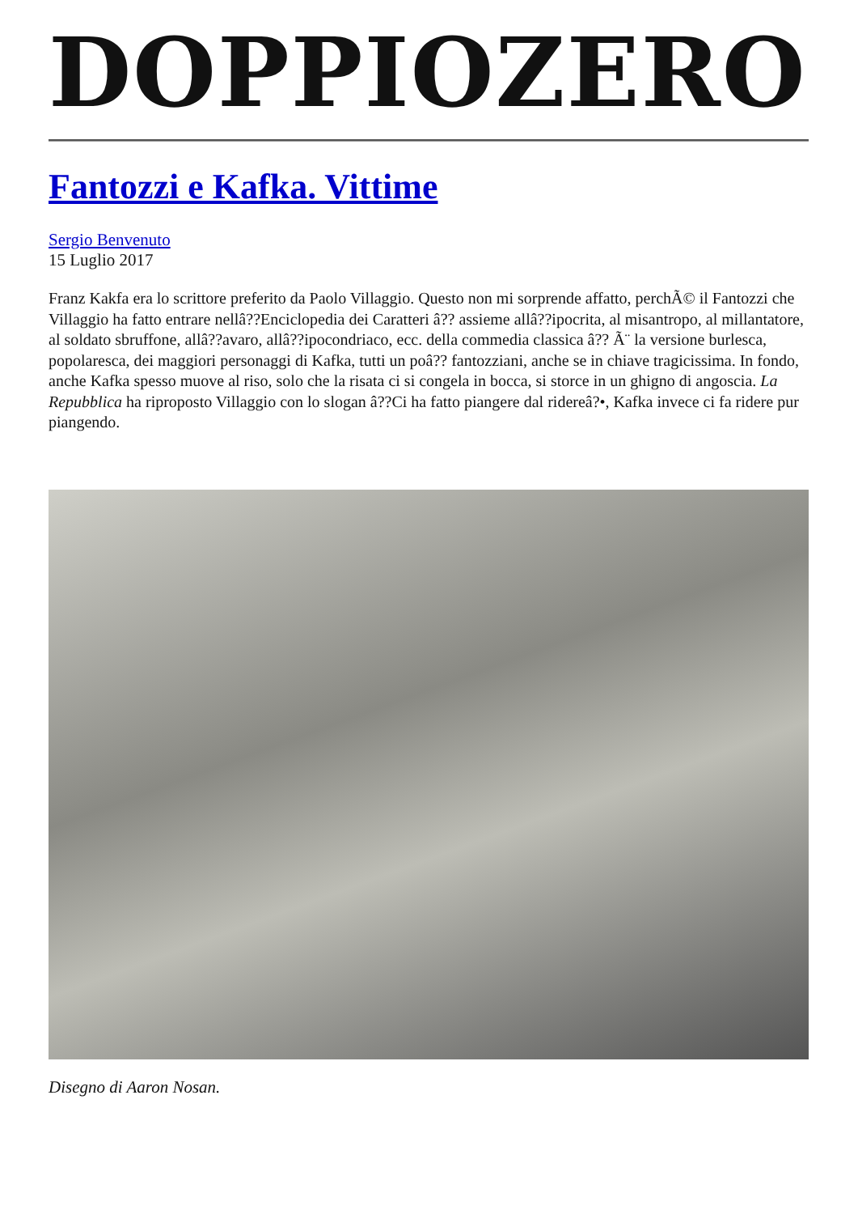DOPPIOZERO
Fantozzi e Kafka. Vittime
Sergio Benvenuto
15 Luglio 2017
Franz Kakfa era lo scrittore preferito da Paolo Villaggio. Questo non mi sorprende affatto, perchÃ© il Fantozzi che Villaggio ha fatto entrare nellâ??Enciclopedia dei Caratteri â?? assieme allâ??ipocrita, al misantropo, al millantatore, al soldato sbruffone, allâ??avaro, allâ??ipocondriaco, ecc. della commedia classica â?? Ã¨ la versione burlesca, popolaresca, dei maggiori personaggi di Kafka, tutti un poâ?? fantozziani, anche se in chiave tragicissima. In fondo, anche Kafka spesso muove al riso, solo che la risata ci si congela in bocca, si storce in un ghigno di angoscia. La Repubblica ha riproposto Villaggio con lo slogan â??Ci ha fatto piangere dal ridereâ?•, Kafka invece ci fa ridere pur piangendo.
Disegno di Aaron Nosan.